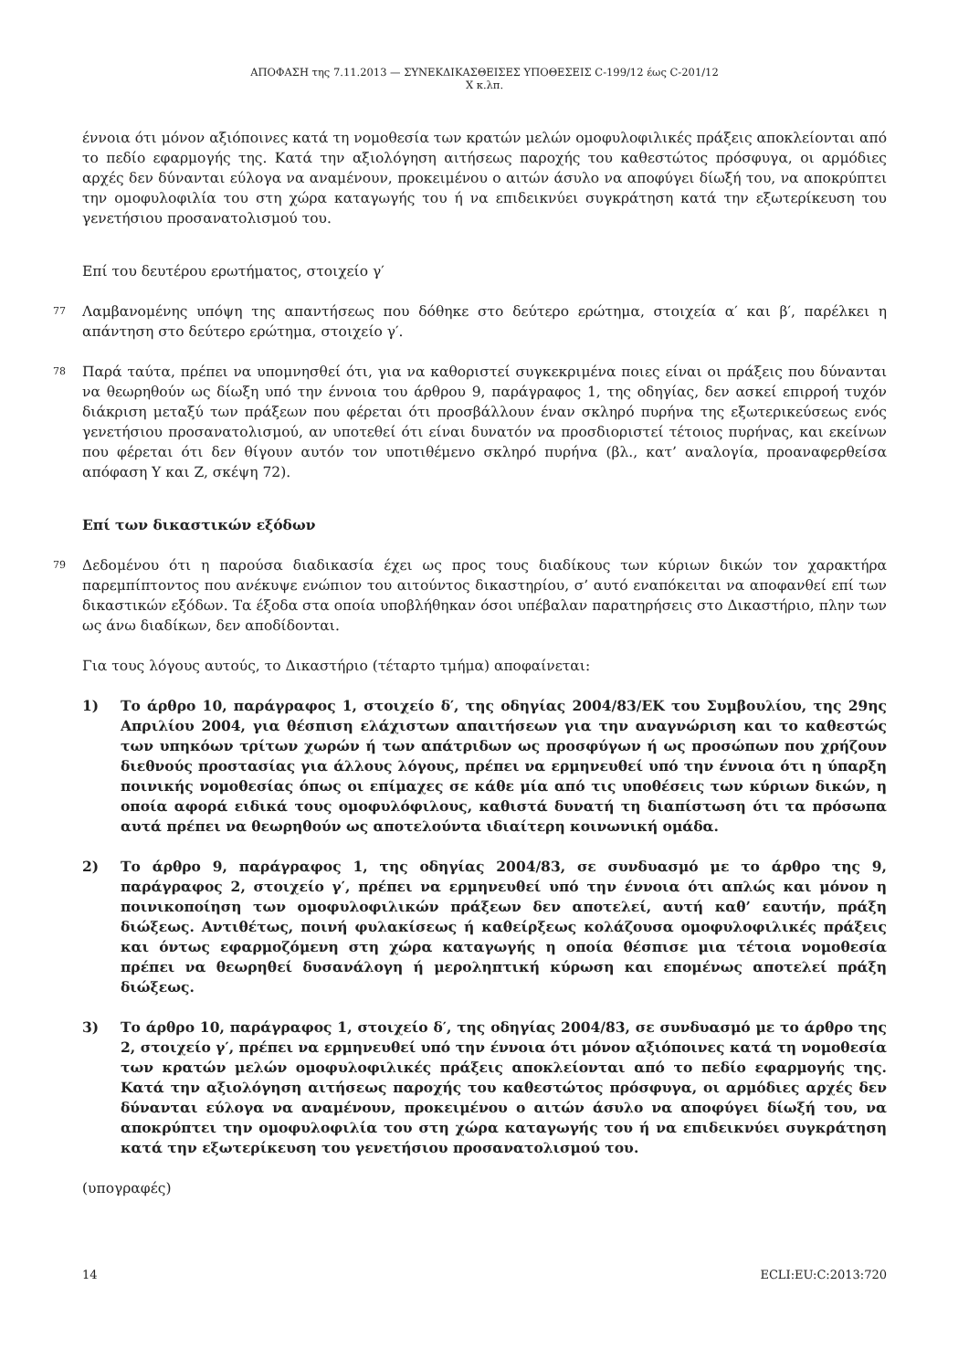ΑΠΟΦΑΣΗ της 7.11.2013 — ΣΥΝΕΚΔΙΚΑΣΘΕΙΣΕΣ ΥΠΟΘΕΣΕΙΣ C-199/12 έως C-201/12
X κ.λπ.
έννοια ότι μόνον αξιόποινες κατά τη νομοθεσία των κρατών μελών ομοφυλοφιλικές πράξεις αποκλείονται από το πεδίο εφαρμογής της. Κατά την αξιολόγηση αιτήσεως παροχής του καθεστώτος πρόσφυγα, οι αρμόδιες αρχές δεν δύνανται εύλογα να αναμένουν, προκειμένου ο αιτών άσυλο να αποφύγει δίωξή του, να αποκρύπτει την ομοφυλοφιλία του στη χώρα καταγωγής του ή να επιδεικνύει συγκράτηση κατά την εξωτερίκευση του γενετήσιου προσανατολισμού του.
Επί του δευτέρου ερωτήματος, στοιχείο γ′
77 Λαμβανομένης υπόψη της απαντήσεως που δόθηκε στο δεύτερο ερώτημα, στοιχεία α′ και β′, παρέλκει η απάντηση στο δεύτερο ερώτημα, στοιχείο γ′.
78 Παρά ταύτα, πρέπει να υπομνησθεί ότι, για να καθοριστεί συγκεκριμένα ποιες είναι οι πράξεις που δύνανται να θεωρηθούν ως δίωξη υπό την έννοια του άρθρου 9, παράγραφος 1, της οδηγίας, δεν ασκεί επιρροή τυχόν διάκριση μεταξύ των πράξεων που φέρεται ότι προσβάλλουν έναν σκληρό πυρήνα της εξωτερικεύσεως ενός γενετήσιου προσανατολισμού, αν υποτεθεί ότι είναι δυνατόν να προσδιοριστεί τέτοιος πυρήνας, και εκείνων που φέρεται ότι δεν θίγουν αυτόν τον υποτιθέμενο σκληρό πυρήνα (βλ., κατ’ αναλογία, προαναφερθείσα απόφαση Y και Z, σκέψη 72).
Επί των δικαστικών εξόδων
79 Δεδομένου ότι η παρούσα διαδικασία έχει ως προς τους διαδίκους των κύριων δικών τον χαρακτήρα παρεμπίπτοντος που ανέκυψε ενώπιον του αιτούντος δικαστηρίου, σ’ αυτό εναπόκειται να αποφανθεί επί των δικαστικών εξόδων. Τα έξοδα στα οποία υποβλήθηκαν όσοι υπέβαλαν παρατηρήσεις στο Δικαστήριο, πλην των ως άνω διαδίκων, δεν αποδίδονται.
Για τους λόγους αυτούς, το Δικαστήριο (τέταρτο τμήμα) αποφαίνεται:
1) Το άρθρο 10, παράγραφος 1, στοιχείο δ′, της οδηγίας 2004/83/ΕΚ του Συμβουλίου, της 29ης Απριλίου 2004, για θέσπιση ελάχιστων απαιτήσεων για την αναγνώριση και το καθεστώς των υπηκόων τρίτων χωρών ή των απάτριδων ως προσφύγων ή ως προσώπων που χρήζουν διεθνούς προστασίας για άλλους λόγους, πρέπει να ερμηνευθεί υπό την έννοια ότι η ύπαρξη ποινικής νομοθεσίας όπως οι επίμαχες σε κάθε μία από τις υποθέσεις των κύριων δικών, η οποία αφορά ειδικά τους ομοφυλόφιλους, καθιστά δυνατή τη διαπίστωση ότι τα πρόσωπα αυτά πρέπει να θεωρηθούν ως αποτελούντα ιδιαίτερη κοινωνική ομάδα.
2) Το άρθρο 9, παράγραφος 1, της οδηγίας 2004/83, σε συνδυασμό με το άρθρο της 9, παράγραφος 2, στοιχείο γ′, πρέπει να ερμηνευθεί υπό την έννοια ότι απλώς και μόνον η ποινικοποίηση των ομοφυλοφιλικών πράξεων δεν αποτελεί, αυτή καθ’ εαυτήν, πράξη διώξεως. Αντιθέτως, ποινή φυλακίσεως ή καθείρξεως κολάζουσα ομοφυλοφιλικές πράξεις και όντως εφαρμοζόμενη στη χώρα καταγωγής η οποία θέσπισε μια τέτοια νομοθεσία πρέπει να θεωρηθεί δυσανάλογη ή μεροληπτική κύρωση και επομένως αποτελεί πράξη διώξεως.
3) Το άρθρο 10, παράγραφος 1, στοιχείο δ′, της οδηγίας 2004/83, σε συνδυασμό με το άρθρο της 2, στοιχείο γ′, πρέπει να ερμηνευθεί υπό την έννοια ότι μόνον αξιόποινες κατά τη νομοθεσία των κρατών μελών ομοφυλοφιλικές πράξεις αποκλείονται από το πεδίο εφαρμογής της. Κατά την αξιολόγηση αιτήσεως παροχής του καθεστώτος πρόσφυγα, οι αρμόδιες αρχές δεν δύνανται εύλογα να αναμένουν, προκειμένου ο αιτών άσυλο να αποφύγει δίωξή του, να αποκρύπτει την ομοφυλοφιλία του στη χώρα καταγωγής του ή να επιδεικνύει συγκράτηση κατά την εξωτερίκευση του γενετήσιου προσανατολισμού του.
(υπογραφές)
14 ECLI:EU:C:2013:720